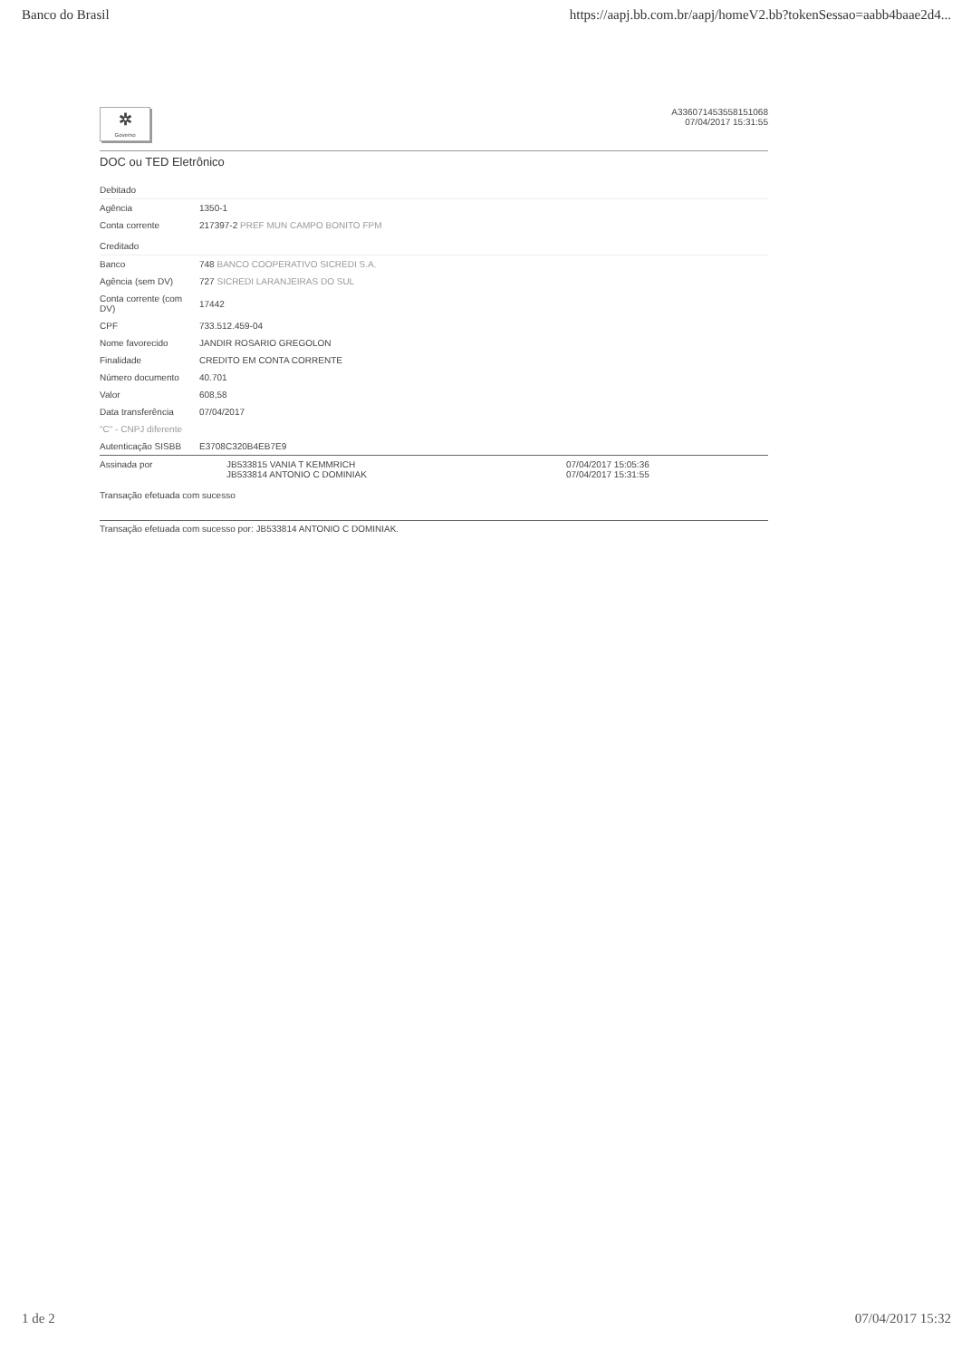Banco do Brasil https://aapj.bb.com.br/aapj/homeV2.bb?tokenSessao=aabb4baae2d4...
✲
Governo
A336071453558151068
07/04/2017 15:31:55
DOC ou TED Eletrônico
| Debitado | |
| Agência | 1350-1 |
| Conta corrente | 217397-2 PREF MUN CAMPO BONITO FPM |
| Creditado | |
| Banco | 748 BANCO COOPERATIVO SICREDI S.A. |
| Agência (sem DV) | 727 SICREDI LARANJEIRAS DO SUL |
| Conta corrente (com DV) | 17442 |
| CPF | 733.512.459-04 |
| Nome favorecido | JANDIR ROSARIO GREGOLON |
| Finalidade | CREDITO EM CONTA CORRENTE |
| Número documento | 40.701 |
| Valor | 608,58 |
| Data transferência | 07/04/2017 |
| "C" - CNPJ diferente | |
| Autenticação SISBB | E3708C320B4EB7E9 |
| Assinada por | JB533815 VANIA T KEMMRICH JB533814 ANTONIO C DOMINIAK | 07/04/2017 15:05:36 07/04/2017 15:31:55 |
Transação efetuada com sucesso
Transação efetuada com sucesso por: JB533814 ANTONIO C DOMINIAK.
1 de 2 07/04/2017 15:32